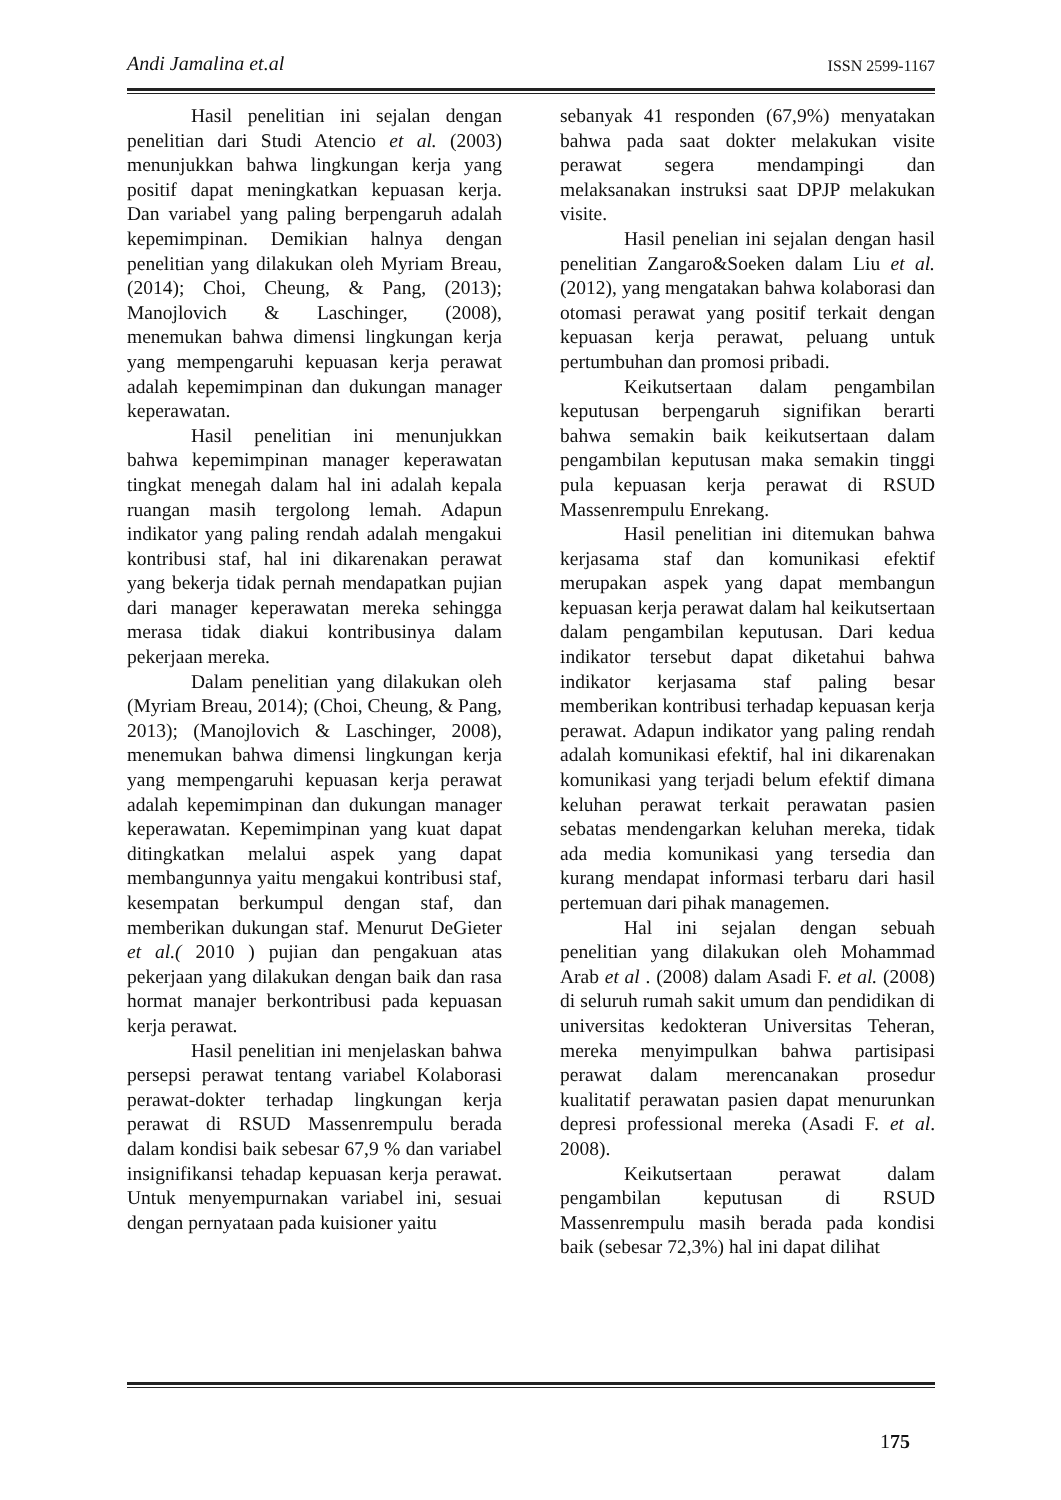Andi Jamalina et.al ISSN 2599-1167
Hasil penelitian ini sejalan dengan penelitian dari Studi Atencio et al. (2003) menunjukkan bahwa lingkungan kerja yang positif dapat meningkatkan kepuasan kerja. Dan variabel yang paling berpengaruh adalah kepemimpinan. Demikian halnya dengan penelitian yang dilakukan oleh Myriam Breau, (2014); Choi, Cheung, & Pang, (2013); Manojlovich & Laschinger, (2008), menemukan bahwa dimensi lingkungan kerja yang mempengaruhi kepuasan kerja perawat adalah kepemimpinan dan dukungan manager keperawatan.
Hasil penelitian ini menunjukkan bahwa kepemimpinan manager keperawatan tingkat menegah dalam hal ini adalah kepala ruangan masih tergolong lemah. Adapun indikator yang paling rendah adalah mengakui kontribusi staf, hal ini dikarenakan perawat yang bekerja tidak pernah mendapatkan pujian dari manager keperawatan mereka sehingga merasa tidak diakui kontribusinya dalam pekerjaan mereka.
Dalam penelitian yang dilakukan oleh (Myriam Breau, 2014); (Choi, Cheung, & Pang, 2013); (Manojlovich & Laschinger, 2008), menemukan bahwa dimensi lingkungan kerja yang mempengaruhi kepuasan kerja perawat adalah kepemimpinan dan dukungan manager keperawatan. Kepemimpinan yang kuat dapat ditingkatkan melalui aspek yang dapat membangunnya yaitu mengakui kontribusi staf, kesempatan berkumpul dengan staf, dan memberikan dukungan staf. Menurut DeGieter et al.( 2010 ) pujian dan pengakuan atas pekerjaan yang dilakukan dengan baik dan rasa hormat manajer berkontribusi pada kepuasan kerja perawat.
Hasil penelitian ini menjelaskan bahwa persepsi perawat tentang variabel Kolaborasi perawat-dokter terhadap lingkungan kerja perawat di RSUD Massenrempulu berada dalam kondisi baik sebesar 67,9 % dan variabel insignifikansi tehadap kepuasan kerja perawat. Untuk menyempurnakan variabel ini, sesuai dengan pernyataan pada kuisioner yaitu
sebanyak 41 responden (67,9%) menyatakan bahwa pada saat dokter melakukan visite perawat segera mendampingi dan melaksanakan instruksi saat DPJP melakukan visite.
Hasil penelian ini sejalan dengan hasil penelitian Zangaro&Soeken dalam Liu et al. (2012), yang mengatakan bahwa kolaborasi dan otomasi perawat yang positif terkait dengan kepuasan kerja perawat, peluang untuk pertumbuhan dan promosi pribadi.
Keikutsertaan dalam pengambilan keputusan berpengaruh signifikan berarti bahwa semakin baik keikutsertaan dalam pengambilan keputusan maka semakin tinggi pula kepuasan kerja perawat di RSUD Massenrempulu Enrekang.
Hasil penelitian ini ditemukan bahwa kerjasama staf dan komunikasi efektif merupakan aspek yang dapat membangun kepuasan kerja perawat dalam hal keikutsertaan dalam pengambilan keputusan. Dari kedua indikator tersebut dapat diketahui bahwa indikator kerjasama staf paling besar memberikan kontribusi terhadap kepuasan kerja perawat. Adapun indikator yang paling rendah adalah komunikasi efektif, hal ini dikarenakan komunikasi yang terjadi belum efektif dimana keluhan perawat terkait perawatan pasien sebatas mendengarkan keluhan mereka, tidak ada media komunikasi yang tersedia dan kurang mendapat informasi terbaru dari hasil pertemuan dari pihak managemen.
Hal ini sejalan dengan sebuah penelitian yang dilakukan oleh Mohammad Arab et al . (2008) dalam Asadi F. et al. (2008) di seluruh rumah sakit umum dan pendidikan di universitas kedokteran Universitas Teheran, mereka menyimpulkan bahwa partisipasi perawat dalam merencanakan prosedur kualitatif perawatan pasien dapat menurunkan depresi professional mereka (Asadi F. et al. 2008).
Keikutsertaan perawat dalam pengambilan keputusan di RSUD Massenrempulu masih berada pada kondisi baik (sebesar 72,3%) hal ini dapat dilihat
175